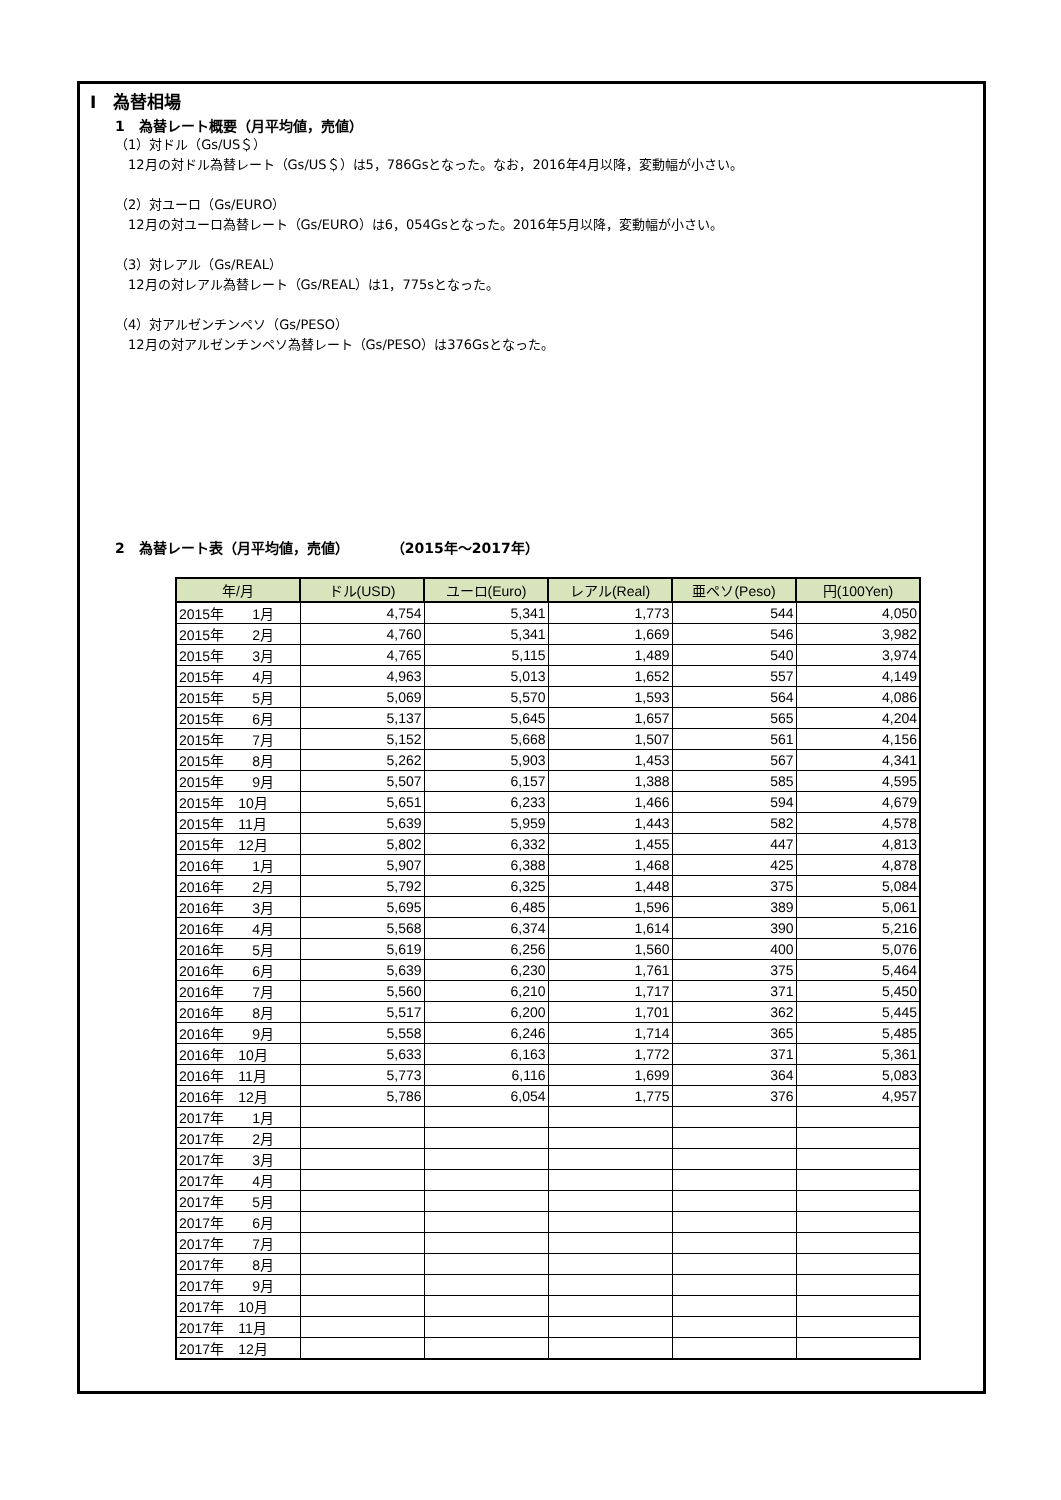Ⅰ　為替相場
1　為替レート概要（月平均値，売値）
（1）対ドル（Gs/US＄）
　12月の対ドル為替レート（Gs/US＄）は5，786Gsとなった。なお，2016年4月以降，変動幅が小さい。
（2）対ユーロ（Gs/EURO）
　12月の対ユーロ為替レート（Gs/EURO）は6，054Gsとなった。2016年5月以降，変動幅が小さい。
（3）対レアル（Gs/REAL）
　12月の対レアル為替レート（Gs/REAL）は1，775sとなった。
（4）対アルゼンチンペソ（Gs/PESO）
　12月の対アルゼンチンペソ為替レート（Gs/PESO）は376Gsとなった。
2　為替レート表（月平均値，売値）　　　　（2015年～2017年）
| 年/月 | ドル(USD) | ユーロ(Euro) | レアル(Real) | 亜ペソ(Peso) | 円(100Yen) |
| --- | --- | --- | --- | --- | --- |
| 2015年 1月 | 4,754 | 5,341 | 1,773 | 544 | 4,050 |
| 2015年 2月 | 4,760 | 5,341 | 1,669 | 546 | 3,982 |
| 2015年 3月 | 4,765 | 5,115 | 1,489 | 540 | 3,974 |
| 2015年 4月 | 4,963 | 5,013 | 1,652 | 557 | 4,149 |
| 2015年 5月 | 5,069 | 5,570 | 1,593 | 564 | 4,086 |
| 2015年 6月 | 5,137 | 5,645 | 1,657 | 565 | 4,204 |
| 2015年 7月 | 5,152 | 5,668 | 1,507 | 561 | 4,156 |
| 2015年 8月 | 5,262 | 5,903 | 1,453 | 567 | 4,341 |
| 2015年 9月 | 5,507 | 6,157 | 1,388 | 585 | 4,595 |
| 2015年 10月 | 5,651 | 6,233 | 1,466 | 594 | 4,679 |
| 2015年 11月 | 5,639 | 5,959 | 1,443 | 582 | 4,578 |
| 2015年 12月 | 5,802 | 6,332 | 1,455 | 447 | 4,813 |
| 2016年 1月 | 5,907 | 6,388 | 1,468 | 425 | 4,878 |
| 2016年 2月 | 5,792 | 6,325 | 1,448 | 375 | 5,084 |
| 2016年 3月 | 5,695 | 6,485 | 1,596 | 389 | 5,061 |
| 2016年 4月 | 5,568 | 6,374 | 1,614 | 390 | 5,216 |
| 2016年 5月 | 5,619 | 6,256 | 1,560 | 400 | 5,076 |
| 2016年 6月 | 5,639 | 6,230 | 1,761 | 375 | 5,464 |
| 2016年 7月 | 5,560 | 6,210 | 1,717 | 371 | 5,450 |
| 2016年 8月 | 5,517 | 6,200 | 1,701 | 362 | 5,445 |
| 2016年 9月 | 5,558 | 6,246 | 1,714 | 365 | 5,485 |
| 2016年 10月 | 5,633 | 6,163 | 1,772 | 371 | 5,361 |
| 2016年 11月 | 5,773 | 6,116 | 1,699 | 364 | 5,083 |
| 2016年 12月 | 5,786 | 6,054 | 1,775 | 376 | 4,957 |
| 2017年 1月 | | | | | |
| 2017年 2月 | | | | | |
| 2017年 3月 | | | | | |
| 2017年 4月 | | | | | |
| 2017年 5月 | | | | | |
| 2017年 6月 | | | | | |
| 2017年 7月 | | | | | |
| 2017年 8月 | | | | | |
| 2017年 9月 | | | | | |
| 2017年 10月 | | | | | |
| 2017年 11月 | | | | | |
| 2017年 12月 | | | | | |